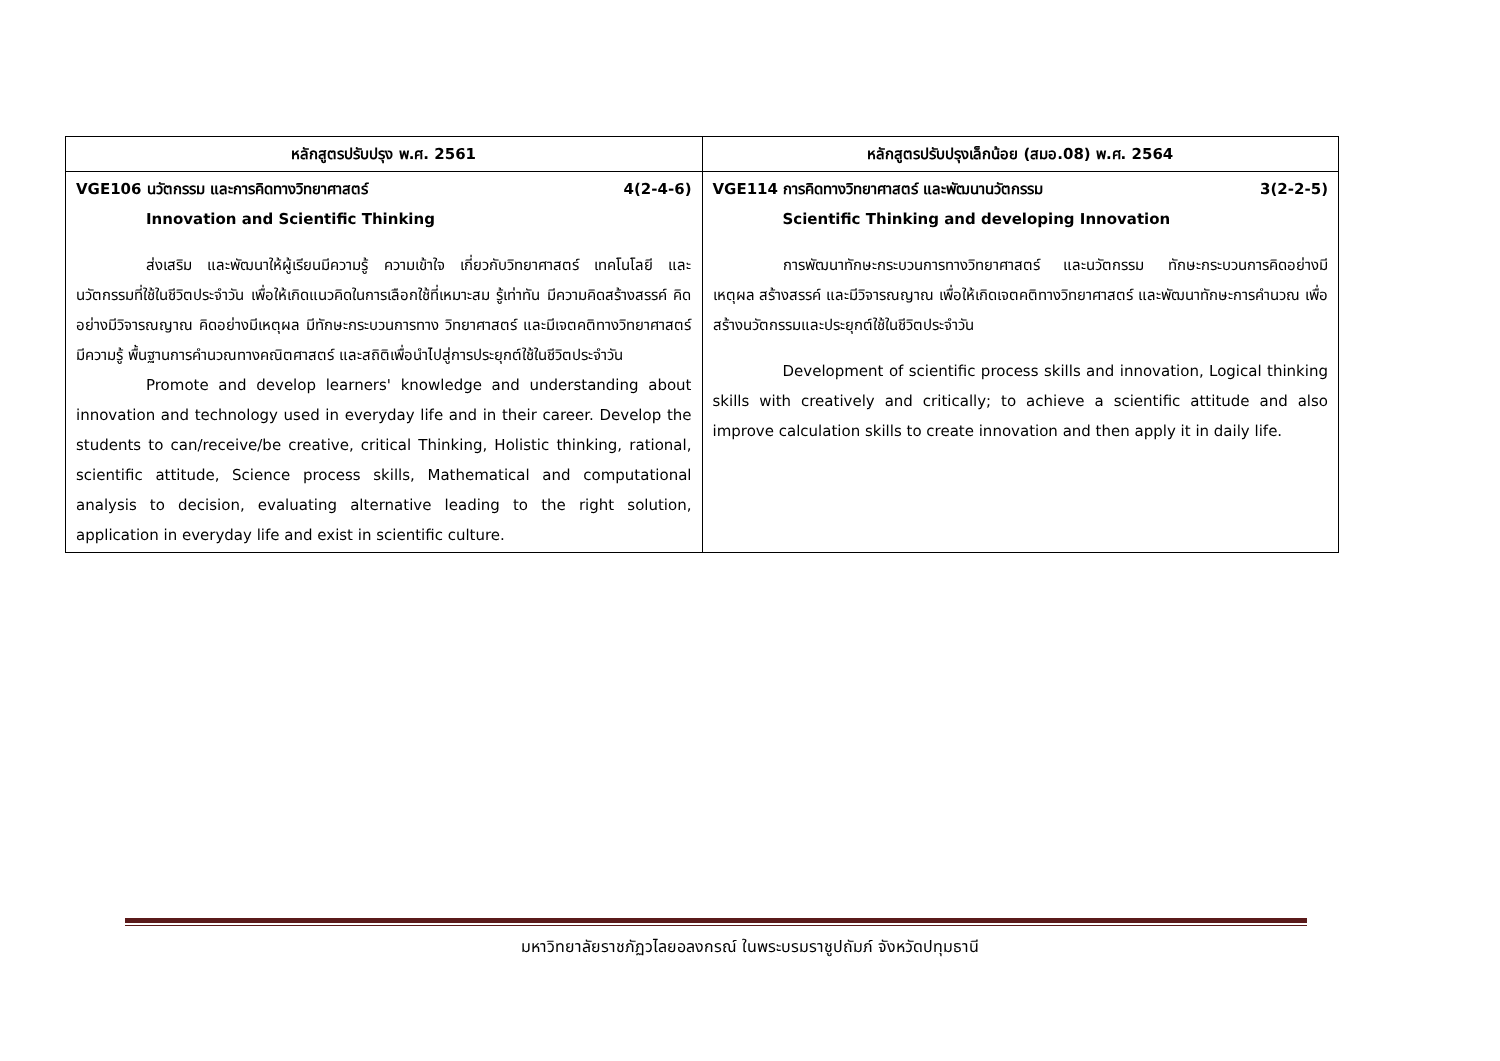| หลักสูตรปรับปรุง พ.ศ. 2561 | หลักสูตรปรับปรุงเล็กน้อย (สมอ.08) พ.ศ. 2564 |
| --- | --- |
| VGE106 นวัตกรรม และการคิดทางวิทยาศาสตร์ 4(2-4-6) Innovation and Scientific Thinking ส่งเสริม และพัฒนาให้ผู้เรียนมีความรู้ ความเข้าใจ เกี่ยวกับวิทยาศาสตร์ เทคโนโลยี และนวัตกรรมที่ใช้ในชีวิตประจำวัน เพื่อให้เกิดแนวคิดในการเลือกใช้ที่เหมาะสม รู้เท่าทัน มีความคิดสร้างสรรค์ คิดอย่างมีวิจารณญาณ คิดอย่างมีเหตุผล มีทักษะกระบวนการทาง วิทยาศาสตร์ และมีเจตคติทางวิทยาศาสตร์ มีความรู้ พื้นฐานการคำนวณทางคณิตศาสตร์ และสถิติเพื่อนำไปสู่การประยุกต์ใช้ในชีวิตประจำวัน Promote and develop learners' knowledge and understanding about innovation and technology used in everyday life and in their career. Develop the students to can/receive/be creative, critical Thinking, Holistic thinking, rational, scientific attitude, Science process skills, Mathematical and computational analysis to decision, evaluating alternative leading to the right solution, application in everyday life and exist in scientific culture. | VGE114 การคิดทางวิทยาศาสตร์ และพัฒนานวัตกรรม 3(2-2-5) Scientific Thinking and developing Innovation การพัฒนาทักษะกระบวนการทางวิทยาศาสตร์ และนวัตกรรม ทักษะกระบวนการคิดอย่างมีเหตุผล สร้างสรรค์ และมีวิจารณญาณ เพื่อให้เกิดเจตคติทางวิทยาศาสตร์ และพัฒนาทักษะการคำนวณ เพื่อสร้างนวัตกรรมและประยุกต์ใช้ในชีวิตประจำวัน Development of scientific process skills and innovation, Logical thinking skills with creatively and critically; to achieve a scientific attitude and also improve calculation skills to create innovation and then apply it in daily life. |
มหาวิทยาลัยราชภัฏวไลยอลงกรณ์ ในพระบรมราชูปถัมภ์ จังหวัดปทุมธานี